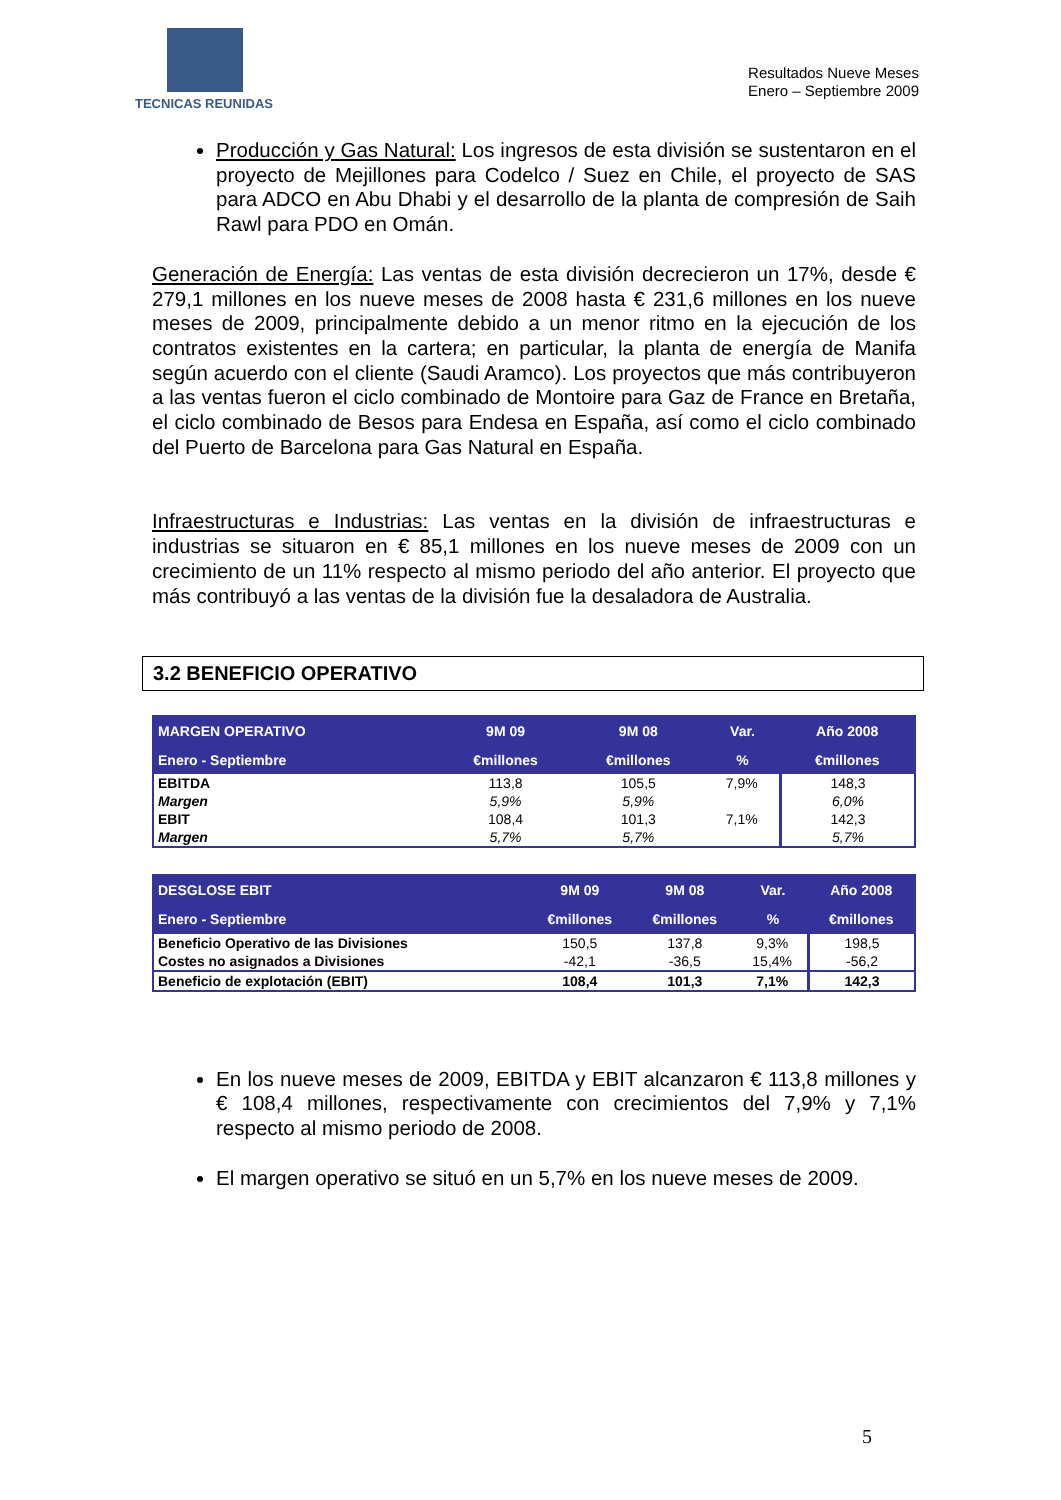TECNICAS REUNIDAS
Resultados Nueve Meses
Enero – Septiembre 2009
Producción y Gas Natural: Los ingresos de esta división se sustentaron en el proyecto de Mejillones para Codelco / Suez en Chile, el proyecto de SAS para ADCO en Abu Dhabi y el desarrollo de la planta de compresión de Saih Rawl para PDO en Omán.
Generación de Energía: Las ventas de esta división decrecieron un 17%, desde € 279,1 millones en los nueve meses de 2008 hasta € 231,6 millones en los nueve meses de 2009, principalmente debido a un menor ritmo en la ejecución de los contratos existentes en la cartera; en particular, la planta de energía de Manifa según acuerdo con el cliente (Saudi Aramco). Los proyectos que más contribuyeron a las ventas fueron el ciclo combinado de Montoire para Gaz de France en Bretaña, el ciclo combinado de Besos para Endesa en España, así como el ciclo combinado del Puerto de Barcelona para Gas Natural en España.
Infraestructuras e Industrias: Las ventas en la división de infraestructuras e industrias se situaron en € 85,1 millones en los nueve meses de 2009 con un crecimiento de un 11% respecto al mismo periodo del año anterior. El proyecto que más contribuyó a las ventas de la división fue la desaladora de Australia.
3.2 BENEFICIO OPERATIVO
| MARGEN OPERATIVO | 9M 09 | 9M 08 | Var. | Año 2008 |
| --- | --- | --- | --- | --- |
| Enero - Septiembre | €millones | €millones | % | €millones |
| EBITDA | 113,8 | 105,5 | 7,9% | 148,3 |
| Margen | 5,9% | 5,9% | | 6,0% |
| EBIT | 108,4 | 101,3 | 7,1% | 142,3 |
| Margen | 5,7% | 5,7% | | 5,7% |
| DESGLOSE EBIT | 9M 09 | 9M 08 | Var. | Año 2008 |
| --- | --- | --- | --- | --- |
| Enero - Septiembre | €millones | €millones | % | €millones |
| Beneficio Operativo de las Divisiones | 150,5 | 137,8 | 9,3% | 198,5 |
| Costes no asignados a Divisiones | -42,1 | -36,5 | 15,4% | -56,2 |
| Beneficio de explotación (EBIT) | 108,4 | 101,3 | 7,1% | 142,3 |
En los nueve meses de 2009, EBITDA y EBIT alcanzaron € 113,8 millones y € 108,4 millones, respectivamente con crecimientos del 7,9% y 7,1% respecto al mismo periodo de 2008.
El margen operativo se situó en un 5,7% en los nueve meses de 2009.
5